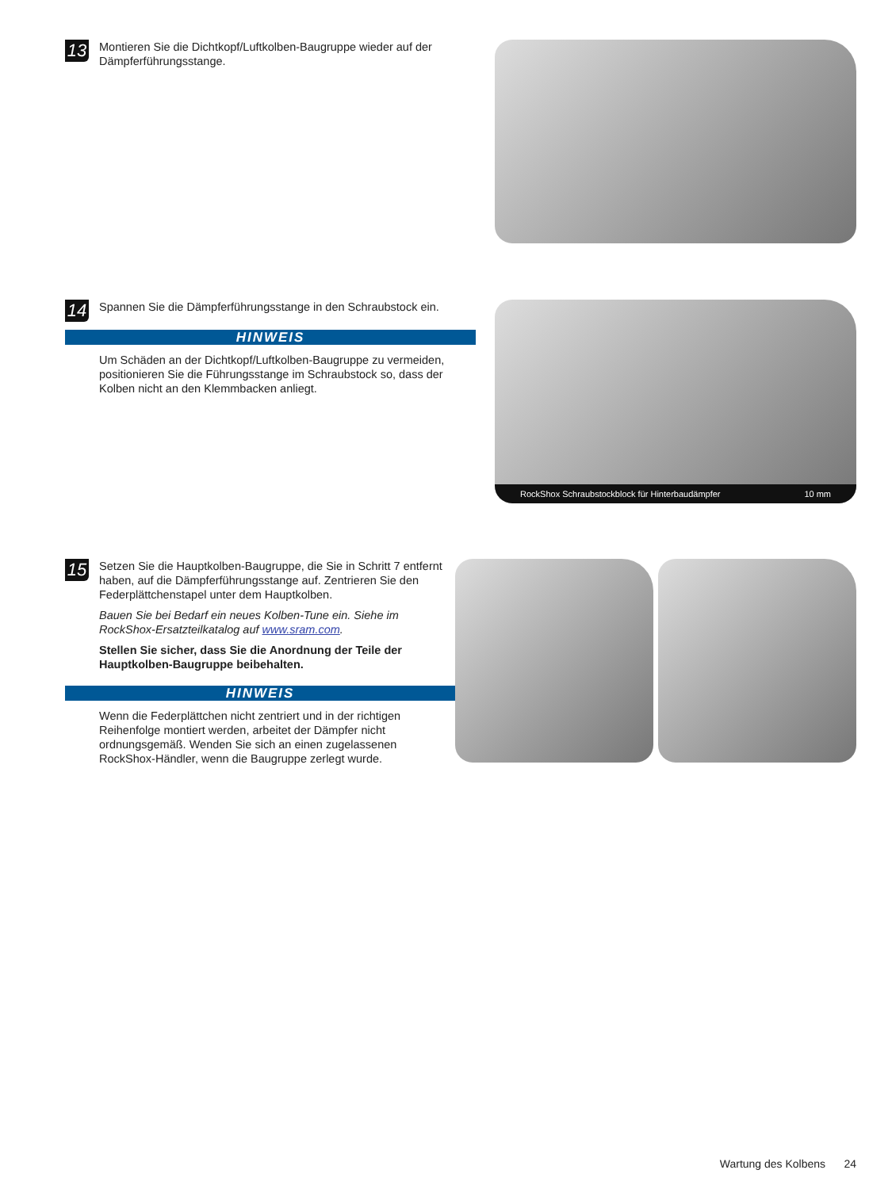13
Montieren Sie die Dichtkopf/Luftkolben-Baugruppe wieder auf der Dämpferführungsstange.
14
Spannen Sie die Dämpferführungsstange in den Schraubstock ein.
HINWEIS
Um Schäden an der Dichtkopf/Luftkolben-Baugruppe zu vermeiden, positionieren Sie die Führungsstange im Schraubstock so, dass der Kolben nicht an den Klemmbacken anliegt.
RockShox Schraubstockblock für Hinterbaudämpfer 10 mm
15
Setzen Sie die Hauptkolben-Baugruppe, die Sie in Schritt 7 entfernt haben, auf die Dämpferführungsstange auf. Zentrieren Sie den Federplättchenstapel unter dem Hauptkolben.
Bauen Sie bei Bedarf ein neues Kolben-Tune ein. Siehe im RockShox-Ersatzteilkatalog auf www.sram.com.
Stellen Sie sicher, dass Sie die Anordnung der Teile der Hauptkolben-Baugruppe beibehalten.
HINWEIS
Wenn die Federplättchen nicht zentriert und in der richtigen Reihenfolge montiert werden, arbeitet der Dämpfer nicht ordnungsgemäß. Wenden Sie sich an einen zugelassenen RockShox-Händler, wenn die Baugruppe zerlegt wurde.
Wartung des Kolbens 24